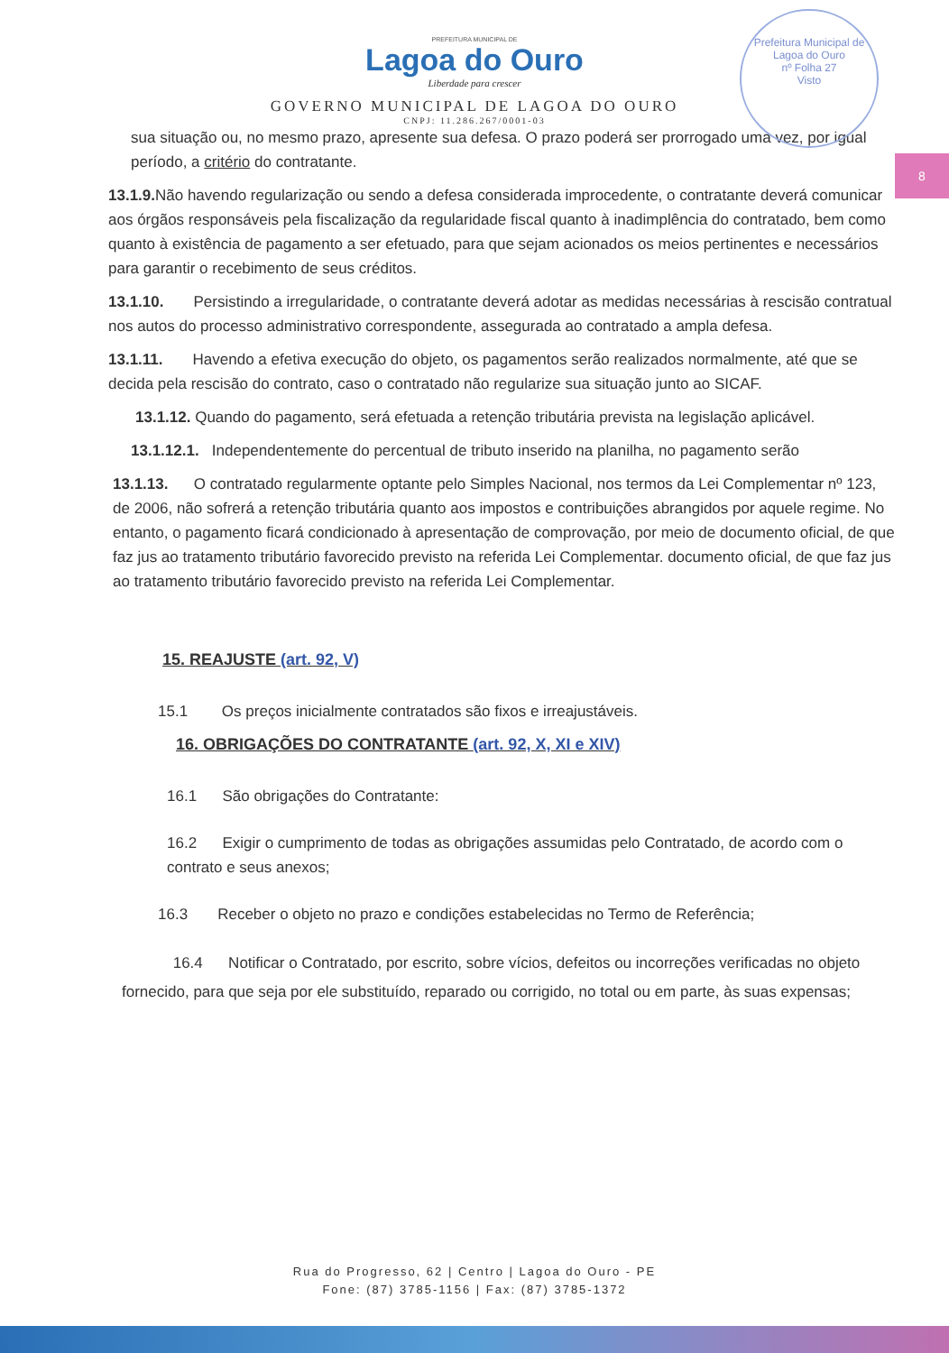Prefeitura Municipal de Lagoa do Ouro
nº Folha 27
Visto
8
PREFEITURA MUNICIPAL DE
Lagoa do Ouro
Liberdade para crescer
GOVERNO MUNICIPAL DE LAGOA DO OURO
CNPJ: 11.286.267/0001-03
sua situação ou, no mesmo prazo, apresente sua defesa. O prazo poderá ser prorrogado uma vez, por igual período, a critério do contratante.
13.1.9. Não havendo regularização ou sendo a defesa considerada improcedente, o contratante deverá comunicar aos órgãos responsáveis pela fiscalização da regularidade fiscal quanto à inadimplência do contratado, bem como quanto à existência de pagamento a ser efetuado, para que sejam acionados os meios pertinentes e necessários para garantir o recebimento de seus créditos.
13.1.10. Persistindo a irregularidade, o contratante deverá adotar as medidas necessárias à rescisão contratual nos autos do processo administrativo correspondente, assegurada ao contratado a ampla defesa.
13.1.11. Havendo a efetiva execução do objeto, os pagamentos serão realizados normalmente, até que se decida pela rescisão do contrato, caso o contratado não regularize sua situação junto ao SICAF.
13.1.12. Quando do pagamento, será efetuada a retenção tributária prevista na legislação aplicável.
13.1.12.1. Independentemente do percentual de tributo inserido na planilha, no pagamento serão
13.1.13. O contratado regularmente optante pelo Simples Nacional, nos termos da Lei Complementar nº 123, de 2006, não sofrerá a retenção tributária quanto aos impostos e contribuições abrangidos por aquele regime. No entanto, o pagamento ficará condicionado à apresentação de comprovação, por meio de documento oficial, de que faz jus ao tratamento tributário favorecido previsto na referida Lei Complementar. documento oficial, de que faz jus ao tratamento tributário favorecido previsto na referida Lei Complementar.
15. REAJUSTE (art. 92, V)
15.1 Os preços inicialmente contratados são fixos e irreajustáveis.
16. OBRIGAÇÕES DO CONTRATANTE (art. 92, X, XI e XIV)
16.1 São obrigações do Contratante:
16.2 Exigir o cumprimento de todas as obrigações assumidas pelo Contratado, de acordo com o contrato e seus anexos;
16.3 Receber o objeto no prazo e condições estabelecidas no Termo de Referência;
16.4 Notificar o Contratado, por escrito, sobre vícios, defeitos ou incorreções verificadas no objeto fornecido, para que seja por ele substituído, reparado ou corrigido, no total ou em parte, às suas expensas;
Rua do Progresso, 62 | Centro | Lagoa do Ouro - PE
Fone: (87) 3785-1156 | Fax: (87) 3785-1372